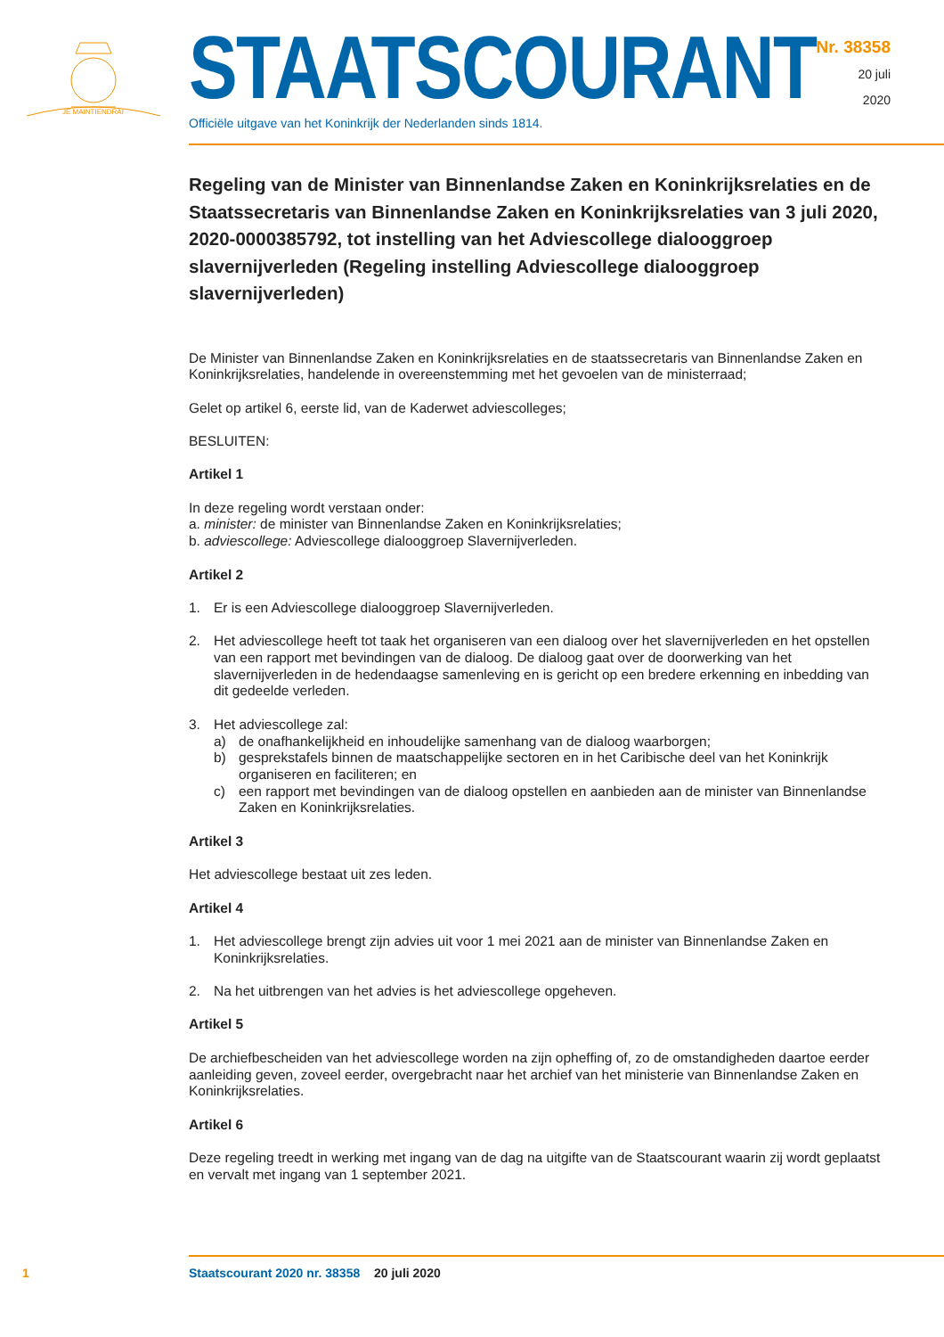JE MAINTIENDRAI
STAATSCOURANT
Officiële uitgave van het Koninkrijk der Nederlanden sinds 1814.
Nr. 38358
20 juli
2020
Regeling van de Minister van Binnenlandse Zaken en Koninkrijksrelaties en de Staatssecretaris van Binnenlandse Zaken en Koninkrijksrelaties van 3 juli 2020, 2020-0000385792, tot instelling van het Adviescollege dialooggroep slavernijverleden (Regeling instelling Adviescollege dialooggroep slavernijverleden)
De Minister van Binnenlandse Zaken en Koninkrijksrelaties en de staatssecretaris van Binnenlandse Zaken en Koninkrijksrelaties, handelende in overeenstemming met het gevoelen van de ministerraad;
Gelet op artikel 6, eerste lid, van de Kaderwet adviescolleges;
BESLUITEN:
Artikel 1
In deze regeling wordt verstaan onder:
a. minister: de minister van Binnenlandse Zaken en Koninkrijksrelaties;
b. adviescollege: Adviescollege dialooggroep Slavernijverleden.
Artikel 2
1. Er is een Adviescollege dialooggroep Slavernijverleden.
2. Het adviescollege heeft tot taak het organiseren van een dialoog over het slavernijverleden en het opstellen van een rapport met bevindingen van de dialoog. De dialoog gaat over de doorwerking van het slavernijverleden in de hedendaagse samenleving en is gericht op een bredere erkenning en inbedding van dit gedeelde verleden.
3. Het adviescollege zal:
a) de onafhankelijkheid en inhoudelijke samenhang van de dialoog waarborgen;
b) gesprekstafels binnen de maatschappelijke sectoren en in het Caribische deel van het Koninkrijk organiseren en faciliteren; en
c) een rapport met bevindingen van de dialoog opstellen en aanbieden aan de minister van Binnenlandse Zaken en Koninkrijksrelaties.
Artikel 3
Het adviescollege bestaat uit zes leden.
Artikel 4
1. Het adviescollege brengt zijn advies uit voor 1 mei 2021 aan de minister van Binnenlandse Zaken en Koninkrijksrelaties.
2. Na het uitbrengen van het advies is het adviescollege opgeheven.
Artikel 5
De archiefbescheiden van het adviescollege worden na zijn opheffing of, zo de omstandigheden daartoe eerder aanleiding geven, zoveel eerder, overgebracht naar het archief van het ministerie van Binnenlandse Zaken en Koninkrijksrelaties.
Artikel 6
Deze regeling treedt in werking met ingang van de dag na uitgifte van de Staatscourant waarin zij wordt geplaatst en vervalt met ingang van 1 september 2021.
1 Staatscourant 2020 nr. 38358 20 juli 2020